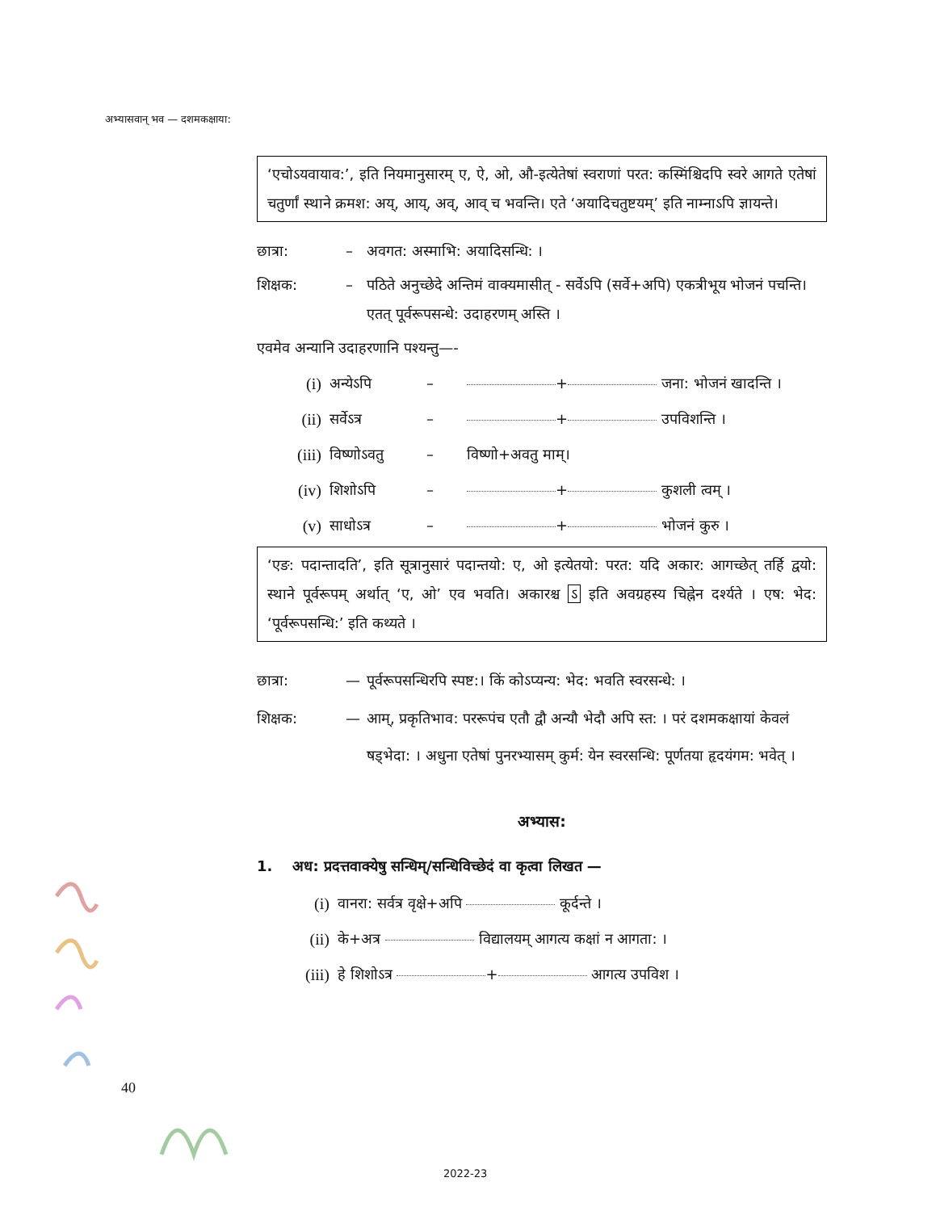अभ्यासवान् भव — दशमकक्षाया:
‘एचोऽयवायाव:’, इति नियमानुसारम् ए, ऐ, ओ, औ-इत्येतेषां स्वराणां परत: कस्मिंश्चिदपि स्वरे आगते एतेषां चतुर्णां स्थाने क्रमश: अय्, आय्, अव्, आव् च भवन्ति। एते ‘अयादिचतुष्टयम्’ इति नाम्नाऽपि ज्ञायन्ते।
छात्रा: – अवगत: अस्माभि: अयादिसन्धि: ।
शिक्षक: – पठिते अनुच्छेदे अन्तिमं वाक्यमासीत् - सर्वेऽपि (सर्वे+अपि) एकत्रीभूय भोजनं पचन्ति। एतत् पूर्वरूपसन्धे: उदाहरणम् अस्ति ।
एवमेव अन्यानि उदाहरणानि पश्यन्तु—-
(i) अन्येऽपि – + जना: भोजनं खादन्ति ।
(ii) सर्वेऽत्र – + उपविशन्ति ।
(iii) विष्णोऽवतु – विष्णो+अवतु माम्।
(iv) शिशोऽपि – + कुशली त्वम् ।
(v) साधोऽत्र – + भोजनं कुरु ।
‘एङ: पदान्तादति’, इति सूत्रानुसारं पदान्तयो: ए, ओ इत्येतयो: परत: यदि अकार: आगच्छेत् तर्हि द्वयो: स्थाने पूर्वरूपम् अर्थात् ‘ए, ओ’ एव भवति। अकारश्च ऽ इति अवग्रहस्य चिह्नेन दर्श्यते । एष: भेद: ‘पूर्वरूपसन्धि:’ इति कथ्यते ।
छात्रा: — पूर्वरूपसन्धिरपि स्पष्ट:। किं कोऽप्यन्य: भेद: भवति स्वरसन्धे: ।
शिक्षक: — आम्, प्रकृतिभाव: पररूपंच एतौ द्वौ अन्यौ भेदौ अपि स्त: । परं दशमकक्षायां केवलं षड्भेदा: । अधुना एतेषां पुनरभ्यासम् कुर्म: येन स्वरसन्धि: पूर्णतया हृदयंगम: भवेत् ।
अभ्यास:
1. अध: प्रदत्तवाक्येषु सन्धिम्/सन्धिविच्छेदं वा कृत्वा लिखत —
(i) वानरा: सर्वत्र वृक्षे+अपि कूर्दन्ते ।
(ii) के+अत्र विद्यालयम् आगत्य कक्षां न आगता: ।
(iii) हे शिशोऽत्र + आगत्य उपविश ।
40
2022-23